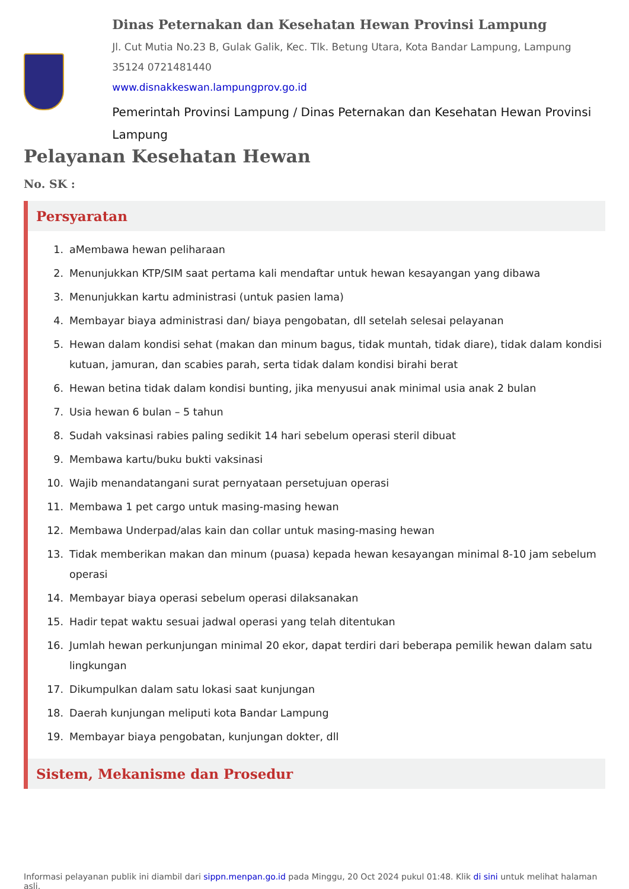Dinas Peternakan dan Kesehatan Hewan Provinsi Lampung
Jl. Cut Mutia No.23 B, Gulak Galik, Kec. Tlk. Betung Utara, Kota Bandar Lampung, Lampung 35124 0721481440
www.disnakkeswan.lampungprov.go.id
Pemerintah Provinsi Lampung / Dinas Peternakan dan Kesehatan Hewan Provinsi Lampung
Pelayanan Kesehatan Hewan
No. SK :
Persyaratan
1. aMembawa hewan peliharaan
2. Menunjukkan KTP/SIM saat pertama kali mendaftar untuk hewan kesayangan yang dibawa
3. Menunjukkan kartu administrasi (untuk pasien lama)
4. Membayar biaya administrasi dan/ biaya pengobatan, dll setelah selesai pelayanan
5. Hewan dalam kondisi sehat (makan dan minum bagus, tidak muntah, tidak diare), tidak dalam kondisi kutuan, jamuran, dan scabies parah, serta tidak dalam kondisi birahi berat
6. Hewan betina tidak dalam kondisi bunting, jika menyusui anak minimal usia anak 2 bulan
7. Usia hewan 6 bulan – 5 tahun
8. Sudah vaksinasi rabies paling sedikit 14 hari sebelum operasi steril dibuat
9. Membawa kartu/buku bukti vaksinasi
10. Wajib menandatangani surat pernyataan persetujuan operasi
11. Membawa 1 pet cargo untuk masing-masing hewan
12. Membawa Underpad/alas kain dan collar untuk masing-masing hewan
13. Tidak memberikan makan dan minum (puasa) kepada hewan kesayangan minimal 8-10 jam sebelum operasi
14. Membayar biaya operasi sebelum operasi dilaksanakan
15. Hadir tepat waktu sesuai jadwal operasi yang telah ditentukan
16. Jumlah hewan perkunjungan minimal 20 ekor, dapat terdiri dari beberapa pemilik hewan dalam satu lingkungan
17. Dikumpulkan dalam satu lokasi saat kunjungan
18. Daerah kunjungan meliputi kota Bandar Lampung
19. Membayar biaya pengobatan, kunjungan dokter, dll
Sistem, Mekanisme dan Prosedur
Informasi pelayanan publik ini diambil dari sippn.menpan.go.id pada Minggu, 20 Oct 2024 pukul 01:48. Klik di sini untuk melihat halaman asli.